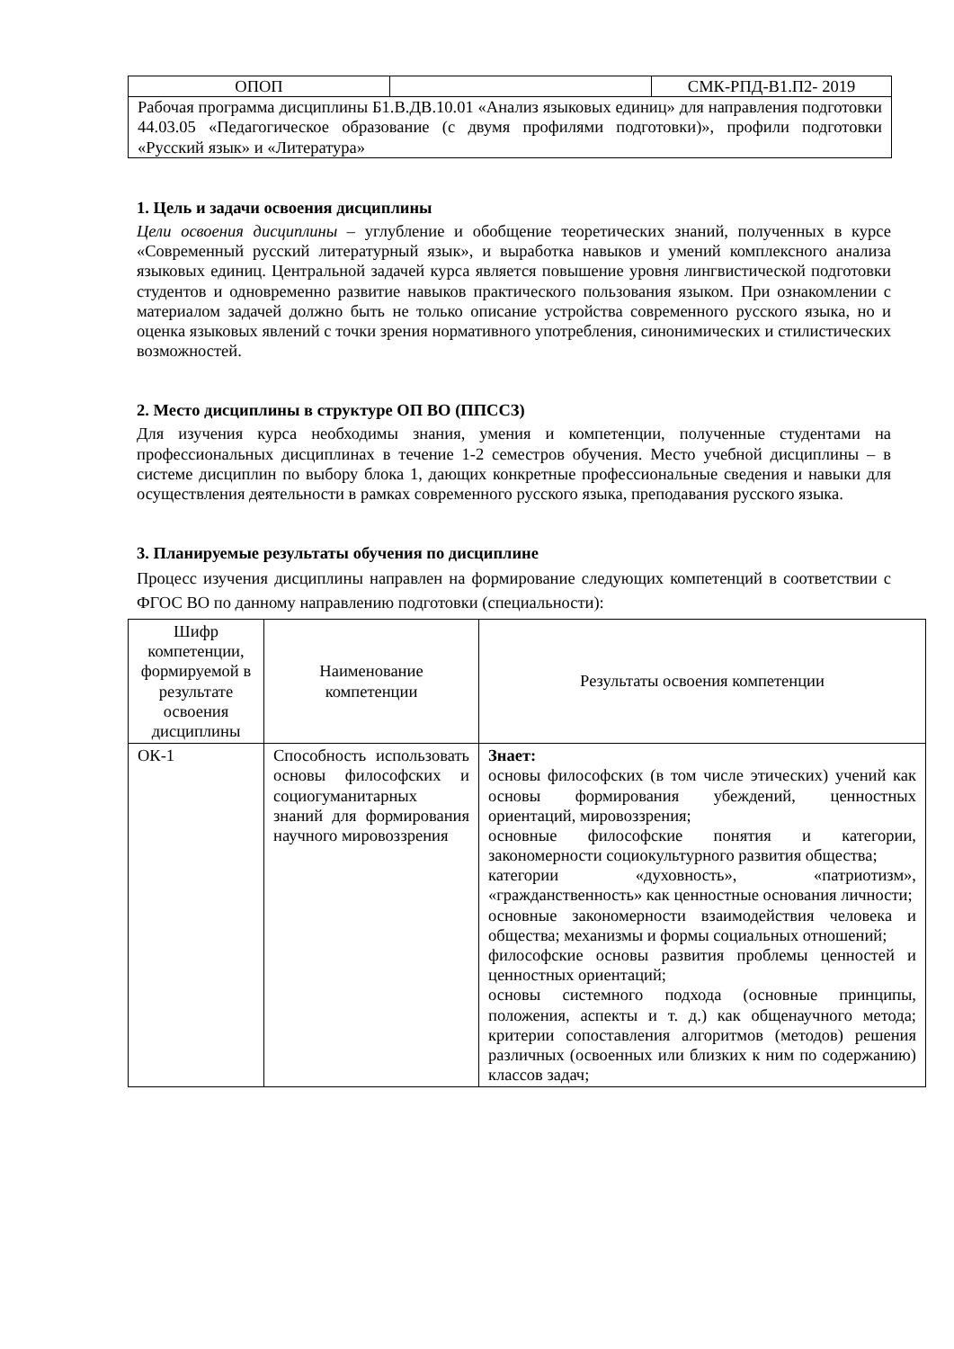| ОПОП | | СМК-РПД-В1.П2- 2019 |
| Рабочая программа дисциплины Б1.В.ДВ.10.01 «Анализ языковых единиц» для направления подготовки 44.03.05 «Педагогическое образование (с двумя профилями подготовки)», профили подготовки «Русский язык» и «Литература» | | |
1. Цель и задачи освоения дисциплины
Цели освоения дисциплины – углубление и обобщение теоретических знаний, полученных в курсе «Современный русский литературный язык», и выработка навыков и умений комплексного анализа языковых единиц. Центральной задачей курса является повышение уровня лингвистической подготовки студентов и одновременно развитие навыков практического пользования языком. При ознакомлении с материалом задачей должно быть не только описание устройства современного русского языка, но и оценка языковых явлений с точки зрения нормативного употребления, синонимических и стилистических возможностей.
2. Место дисциплины в структуре ОП ВО (ППССЗ)
Для изучения курса необходимы знания, умения и компетенции, полученные студентами на профессиональных дисциплинах в течение 1-2 семестров обучения. Место учебной дисциплины – в системе дисциплин по выбору блока 1, дающих конкретные профессиональные сведения и навыки для осуществления деятельности в рамках современного русского языка, преподавания русского языка.
3. Планируемые результаты обучения по дисциплине
Процесс изучения дисциплины направлен на формирование следующих компетенций в соответствии с ФГОС ВО по данному направлению подготовки (специальности):
| Шифр компетенции, формируемой в результате освоения дисциплины | Наименование компетенции | Результаты освоения компетенции |
| --- | --- | --- |
| ОК-1 | Способность использовать основы философских и социогуманитарных знаний для формирования научного мировоззрения | Знает: основы философских (в том числе этических) учений как основы формирования убеждений, ценностных ориентаций, мировоззрения; основные философские понятия и категории, закономерности социокультурного развития общества; категории «духовность», «патриотизм», «гражданственность» как ценностные основания личности; основные закономерности взаимодействия человека и общества; механизмы и формы социальных отношений; философские основы развития проблемы ценностей и ценностных ориентаций; основы системного подхода (основные принципы, положения, аспекты и т. д.) как общенаучного метода; критерии сопоставления алгоритмов (методов) решения различных (освоенных или близких к ним по содержанию) классов задач; |